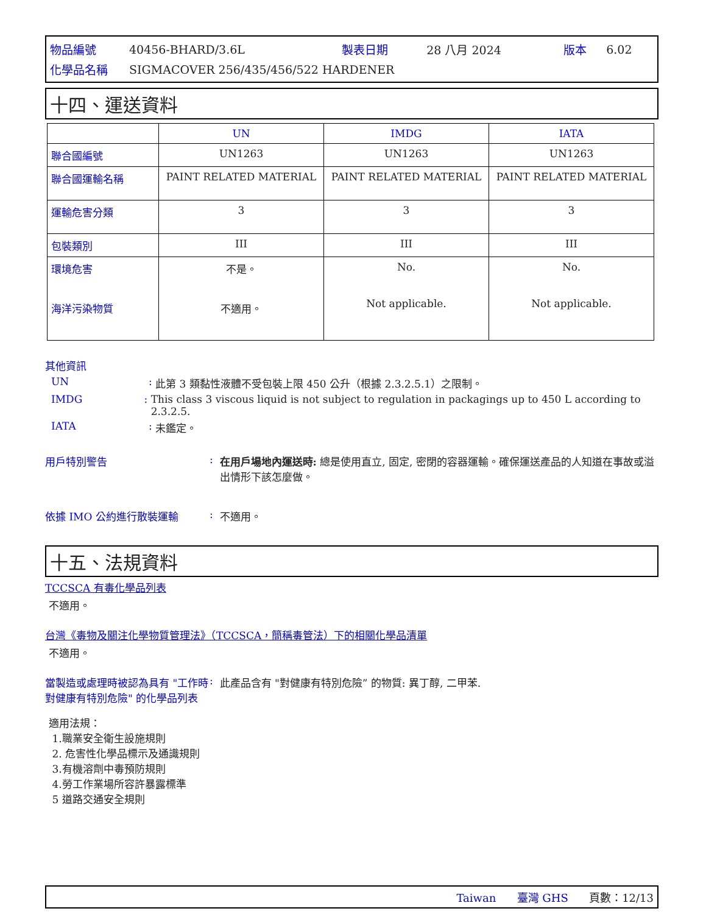| 物品編號 | 40456-BHARD/3.6L | 製表日期 | 28 八月 2024 | 版本 | 6.02 |
| 化學品名稱 | SIGMACOVER 256/435/456/522 HARDENER | | | | |
十四、運送資料
| | UN | IMDG | IATA |
| --- | --- | --- | --- |
| 聯合國編號 | UN1263 | UN1263 | UN1263 |
| 聯合國運輸名稱 | PAINT RELATED MATERIAL | PAINT RELATED MATERIAL | PAINT RELATED MATERIAL |
| 運輸危害分類 | 3 | 3 | 3 |
| 包裝類別 | III | III | III |
| 環境危害 海洋污染物質 | 不是。 不適用。 | No. Not applicable. | No. Not applicable. |
其他資訊
UN: 此第 3 類黏性液體不受包裝上限 450 公升（根據 2.3.2.5.1）之限制。
IMDG: This class 3 viscous liquid is not subject to regulation in packagings up to 450 L according to 2.3.2.5.
IATA: 未鑑定。
用戶特別警告: 在用戶場地內運送時: 總是使用直立, 固定, 密閉的容器運輸。確保運送產品的人知道在事故或溢出情形下該怎麼做。
依據 IMO 公約進行散裝運輸: 不適用。
十五、法規資料
TCCSCA 有毒化學品列表
不適用。
台灣《毒物及關注化學物質管理法》（TCCSCA，簡稱毒管法）下的相關化學品清單
不適用。
當製造或處理時被認為具有 "工作時對健康有特別危險" 的化學品列表: 此產品含有 "對健康有特別危險” 的物質: 異丁醇, 二甲苯.
適用法規：
1.職業安全衛生設施規則
2. 危害性化學品標示及通識規則
3.有機溶劑中毒預防規則
4.勞工作業場所容許暴露標準
5 道路交通安全規則
Taiwan 臺灣 GHS 頁數：12/13